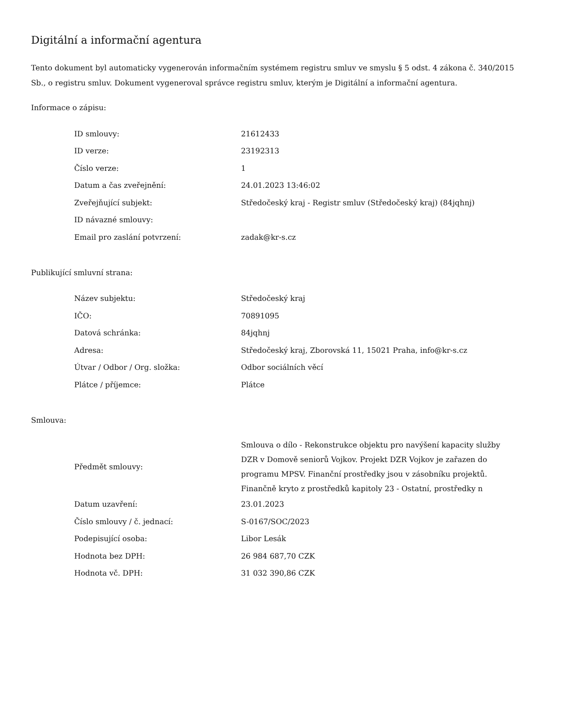Digitální a informační agentura
Tento dokument byl automaticky vygenerován informačním systémem registru smluv ve smyslu § 5 odst. 4 zákona č. 340/2015 Sb., o registru smluv. Dokument vygeneroval správce registru smluv, kterým je Digitální a informační agentura.
Informace o zápisu:
| ID smlouvy: | 21612433 |
| ID verze: | 23192313 |
| Číslo verze: | 1 |
| Datum a čas zveřejnění: | 24.01.2023 13:46:02 |
| Zveřejňující subjekt: | Středočeský kraj - Registr smluv (Středočeský kraj) (84jqhnj) |
| ID návazné smlouvy: | |
| Email pro zaslání potvrzení: | zadak@kr-s.cz |
Publikující smluvní strana:
| Název subjektu: | Středočeský kraj |
| IČO: | 70891095 |
| Datová schránka: | 84jqhnj |
| Adresa: | Středočeský kraj, Zborovská 11, 15021 Praha, info@kr-s.cz |
| Útvar / Odbor / Org. složka: | Odbor sociálních věcí |
| Plátce / příjemce: | Plátce |
Smlouva:
| Předmět smlouvy: | Smlouva o dílo - Rekonstrukce objektu pro navýšení kapacity služby DZR v Domově seniorů Vojkov. Projekt DZR Vojkov je zařazen do programu MPSV. Finanční prostředky jsou v zásobníku projektů. Finančně kryto z prostředků kapitoly 23 - Ostatní, prostředky n |
| Datum uzavření: | 23.01.2023 |
| Číslo smlouvy / č. jednací: | S-0167/SOC/2023 |
| Podepisující osoba: | Libor Lesák |
| Hodnota bez DPH: | 26 984 687,70 CZK |
| Hodnota vč. DPH: | 31 032 390,86 CZK |